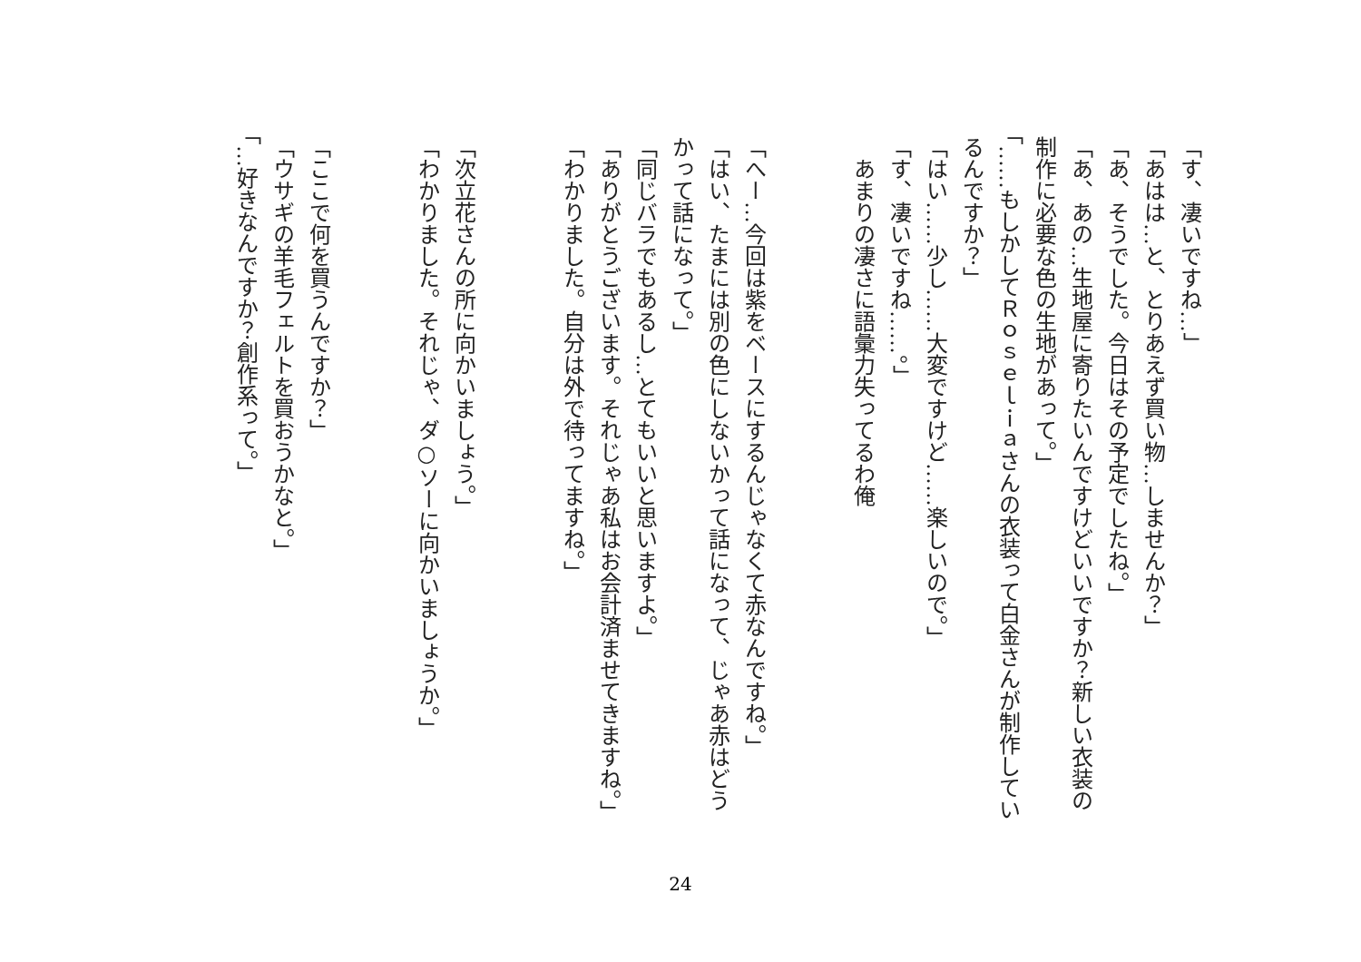「す、凄いですね…」
「あはは…と、とりあえず買い物…しませんか？」
「あ、そうでした。今日はその予定でしたね。」
「あ、あの…生地屋に寄りたいんですけどいいですか？新しい衣装の制作に必要な色の生地があって。」
「……もしかしてＲｏｓｅｌｉａさんの衣装って白金さんが制作しているんですか？」
「はい……少し……大変ですけど……楽しいので。」
「す、凄いですね……。」
　あまりの凄さに語彙力失ってるわ俺
「へー…今回は紫をベースにするんじゃなくて赤なんですね。」
「はい、たまには別の色にしないかって話になって、じゃあ赤はどうかって話になって。」
「同じバラでもあるし…とてもいいと思いますよ。」
「ありがとうございます。それじゃあ私はお会計済ませてきますね。」
「わかりました。自分は外で待ってますね。」
「次立花さんの所に向かいましょう。」
「わかりました。それじゃ、ダ○ソーに向かいましょうか。」
「ここで何を買うんですか？」
「ウサギの羊毛フェルトを買おうかなと。」
「…好きなんですか？創作系って。」
24